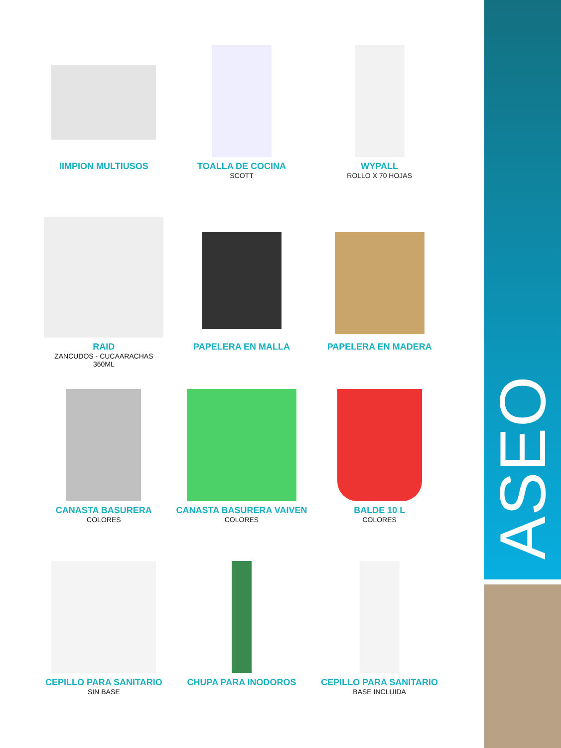lIMPION MULTIUSOS
TOALLA DE COCINA
SCOTT
WYPALL
ROLLO X 70 HOJAS
RAID
ZANCUDOS - CUCAARACHAS
360ML
PAPELERA EN MALLA
PAPELERA EN MADERA
CANASTA BASURERA
COLORES
CANASTA BASURERA VAIVEN
COLORES
BALDE 10 L
COLORES
CEPILLO PARA SANITARIO
SIN BASE
CHUPA PARA INODOROS
CEPILLO PARA SANITARIO
BASE INCLUIDA
ASEO